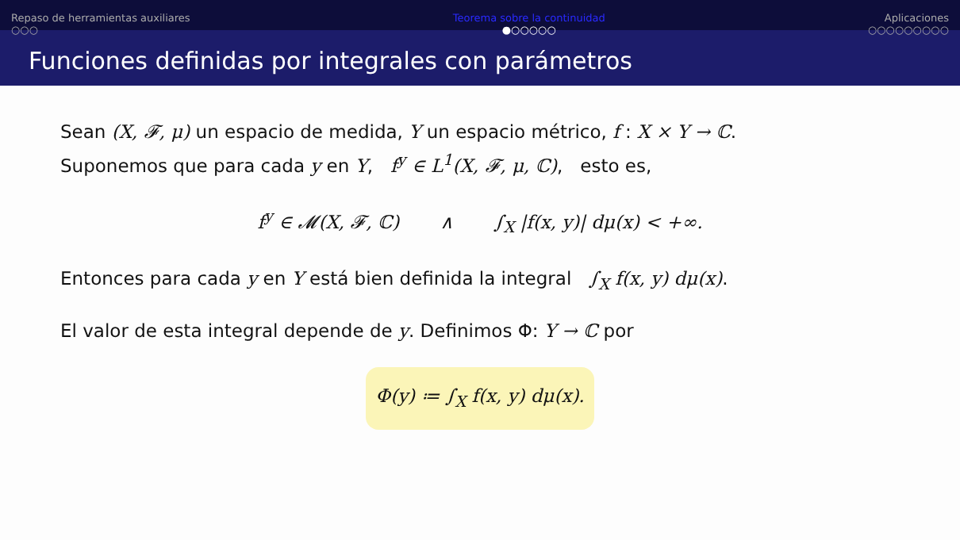Repaso de herramientas auxiliares
○○○
Teorema sobre la continuidad
●○○○○○
Aplicaciones
○○○○○○○○○
Funciones definidas por integrales con parámetros
Sean (X, 𝓕, μ) un espacio de medida, Y un espacio métrico, f : X × Y → ℂ.
Suponemos que para cada y en Y, f<sup>y</sup> ∈ L<sup>1</sup>(X, 𝓕, μ, ℂ), esto es,
f<sup>y</sup> ∈ 𝓜(X, 𝓕, ℂ) ∧ ∫<sub>X</sub> |f(x, y)| dμ(x) < +∞.
Entonces para cada y en Y está bien definida la integral ∫<sub>X</sub> f(x, y) dμ(x).
El valor de esta integral depende de y. Definimos Φ: Y → ℂ por
Φ(y) ≔ ∫<sub>X</sub> f(x, y) dμ(x).